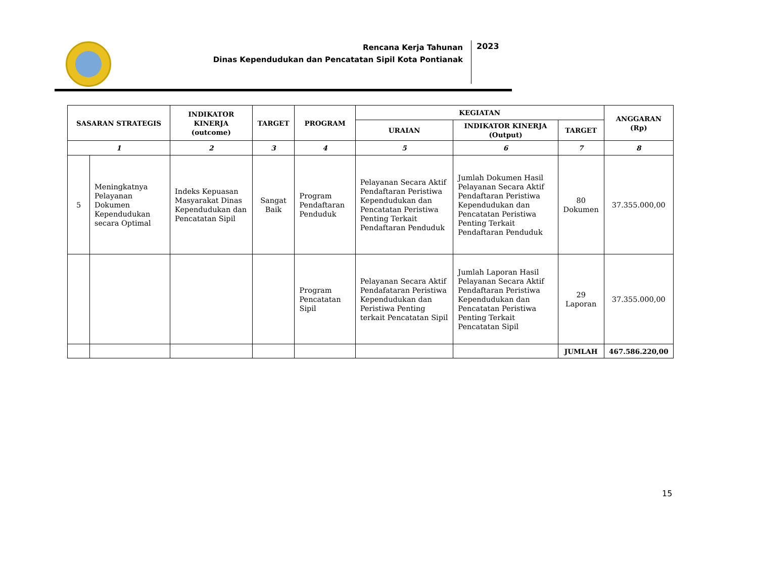Rencana Kerja Tahunan
Dinas Kependudukan dan Pencatatan Sipil Kota Pontianak
2023
| SASARAN STRATEGIS | | INDIKATOR KINERJA (outcome) | TARGET | PROGRAM | KEGIATAN | | | ANGGARAN (Rp) |
| --- | --- | --- | --- | --- | --- | --- | --- | --- |
| | | | | | URAIAN | INDIKATOR KINERJA (Output) | TARGET | |
| 1 | | 2 | 3 | 4 | 5 | 6 | 7 | 8 |
| 5 | Meningkatnya Pelayanan Dokumen Kependudukan secara Optimal | Indeks Kepuasan Masyarakat Dinas Kependudukan dan Pencatatan Sipil | Sangat Baik | Program Pendaftaran Penduduk | Pelayanan Secara Aktif Pendaftaran Peristiwa Kependudukan dan Pencatatan Peristiwa Penting Terkait Pendaftaran Penduduk | Jumlah Dokumen Hasil Pelayanan Secara Aktif Pendaftaran Peristiwa Kependudukan dan Pencatatan Peristiwa Penting Terkait Pendaftaran Penduduk | 80 Dokumen | 37.355.000,00 |
| | | | | Program Pencatatan Sipil | Pelayanan Secara Aktif Pendafataran Peristiwa Kependudukan dan Peristiwa Penting terkait Pencatatan Sipil | Jumlah Laporan Hasil Pelayanan Secara Aktif Pendaftaran Peristiwa Kependudukan dan Pencatatan Peristiwa Penting Terkait Pencatatan Sipil | 29 Laporan | 37.355.000,00 |
| | | | | | | | JUMLAH | 467.586.220,00 |
15